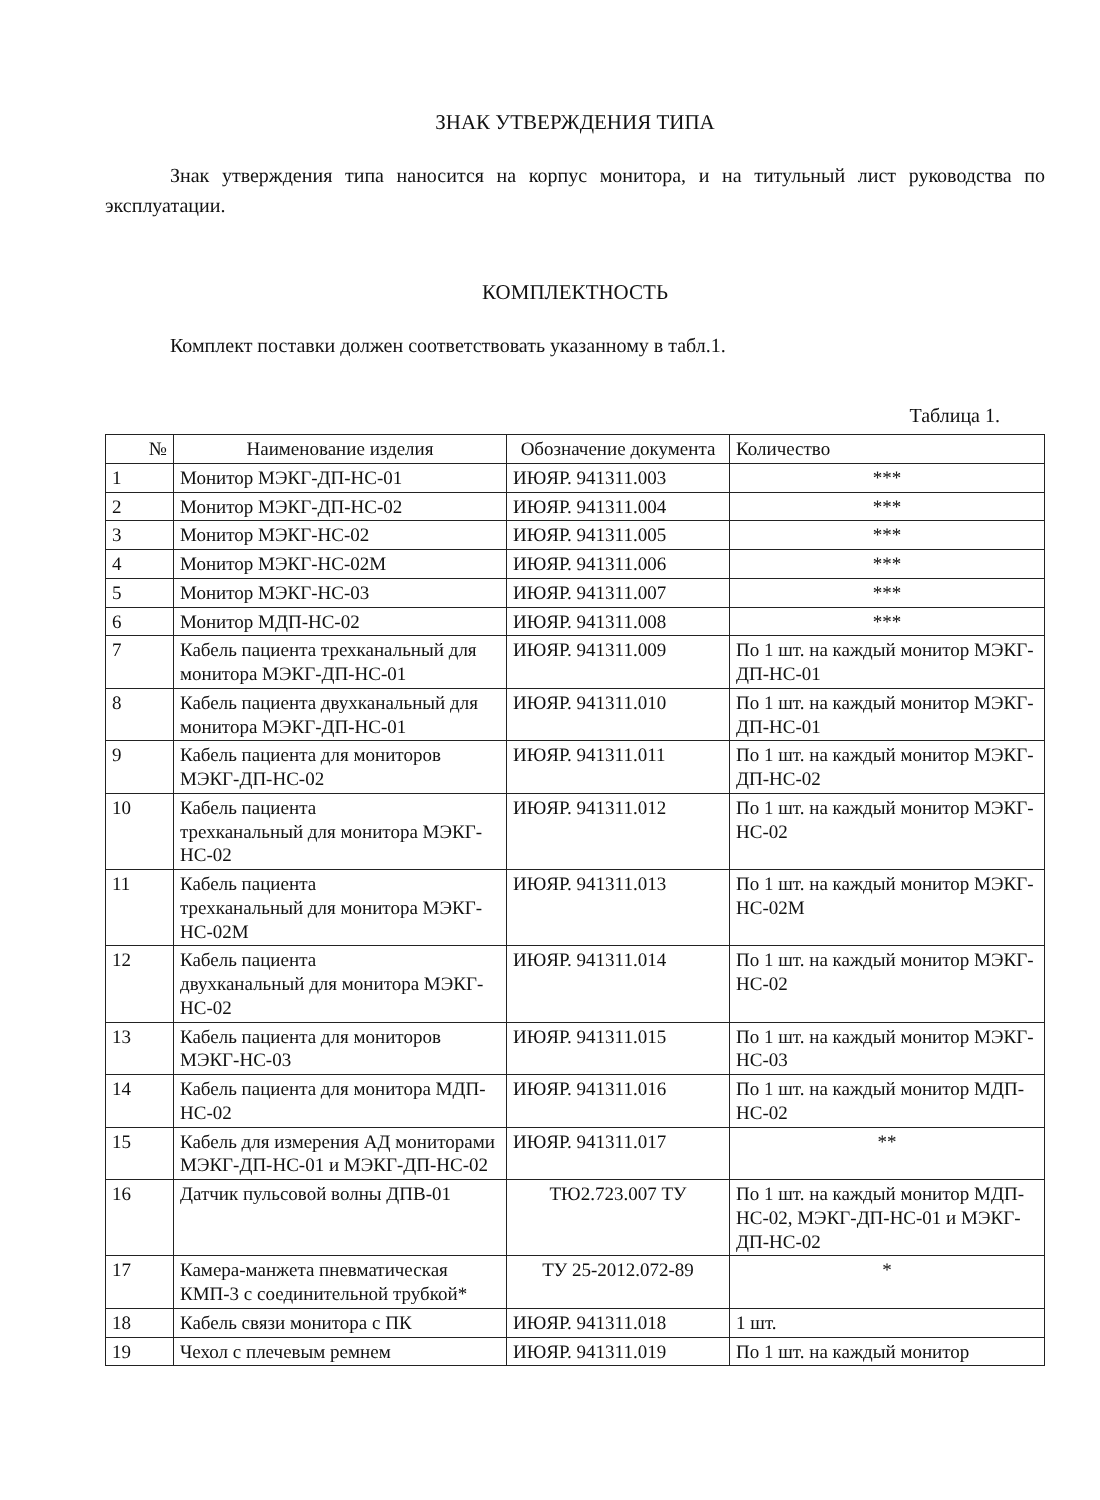ЗНАК УТВЕРЖДЕНИЯ ТИПА
Знак утверждения типа наносится на корпус монитора, и на титульный лист руководства по эксплуатации.
КОМПЛЕКТНОСТЬ
Комплект поставки должен соответствовать указанному в табл.1.
Таблица 1.
| № | Наименование изделия | Обозначение документа | Количество |
| --- | --- | --- | --- |
| 1 | Монитор МЭКГ-ДП-НС-01 | ИЮЯР. 941311.003 | *** |
| 2 | Монитор МЭКГ-ДП-НС-02 | ИЮЯР. 941311.004 | *** |
| 3 | Монитор МЭКГ-НС-02 | ИЮЯР. 941311.005 | *** |
| 4 | Монитор МЭКГ-НС-02М | ИЮЯР. 941311.006 | *** |
| 5 | Монитор МЭКГ-НС-03 | ИЮЯР. 941311.007 | *** |
| 6 | Монитор МДП-НС-02 | ИЮЯР. 941311.008 | *** |
| 7 | Кабель пациента трехканальный для монитора МЭКГ-ДП-НС-01 | ИЮЯР. 941311.009 | По 1 шт. на каждый монитор МЭКГ-ДП-НС-01 |
| 8 | Кабель пациента двухканальный для монитора МЭКГ-ДП-НС-01 | ИЮЯР. 941311.010 | По 1 шт. на каждый монитор МЭКГ-ДП-НС-01 |
| 9 | Кабель пациента для мониторов МЭКГ-ДП-НС-02 | ИЮЯР. 941311.011 | По 1 шт. на каждый монитор МЭКГ-ДП-НС-02 |
| 10 | Кабель пациента трехканальный для монитора МЭКГ-НС-02 | ИЮЯР. 941311.012 | По 1 шт. на каждый монитор МЭКГ-НС-02 |
| 11 | Кабель пациента трехканальный для монитора МЭКГ-НС-02М | ИЮЯР. 941311.013 | По 1 шт. на каждый монитор МЭКГ-НС-02М |
| 12 | Кабель пациента двухканальный для монитора МЭКГ-НС-02 | ИЮЯР. 941311.014 | По 1 шт. на каждый монитор МЭКГ-НС-02 |
| 13 | Кабель пациента для мониторов МЭКГ-НС-03 | ИЮЯР. 941311.015 | По 1 шт. на каждый монитор МЭКГ-НС-03 |
| 14 | Кабель пациента для монитора МДП-НС-02 | ИЮЯР. 941311.016 | По 1 шт. на каждый монитор МДП-НС-02 |
| 15 | Кабель для измерения АД мониторами МЭКГ-ДП-НС-01 и МЭКГ-ДП-НС-02 | ИЮЯР. 941311.017 | ** |
| 16 | Датчик пульсовой волны ДПВ-01 | ТЮ2.723.007 ТУ | По 1 шт. на каждый монитор МДП-НС-02, МЭКГ-ДП-НС-01 и МЭКГ-ДП-НС-02 |
| 17 | Камера-манжета пневматическая КМП-3 с соединительной трубкой* | ТУ 25-2012.072-89 | * |
| 18 | Кабель связи монитора с ПК | ИЮЯР. 941311.018 | 1 шт. |
| 19 | Чехол с плечевым ремнем | ИЮЯР. 941311.019 | По 1 шт. на каждый монитор |